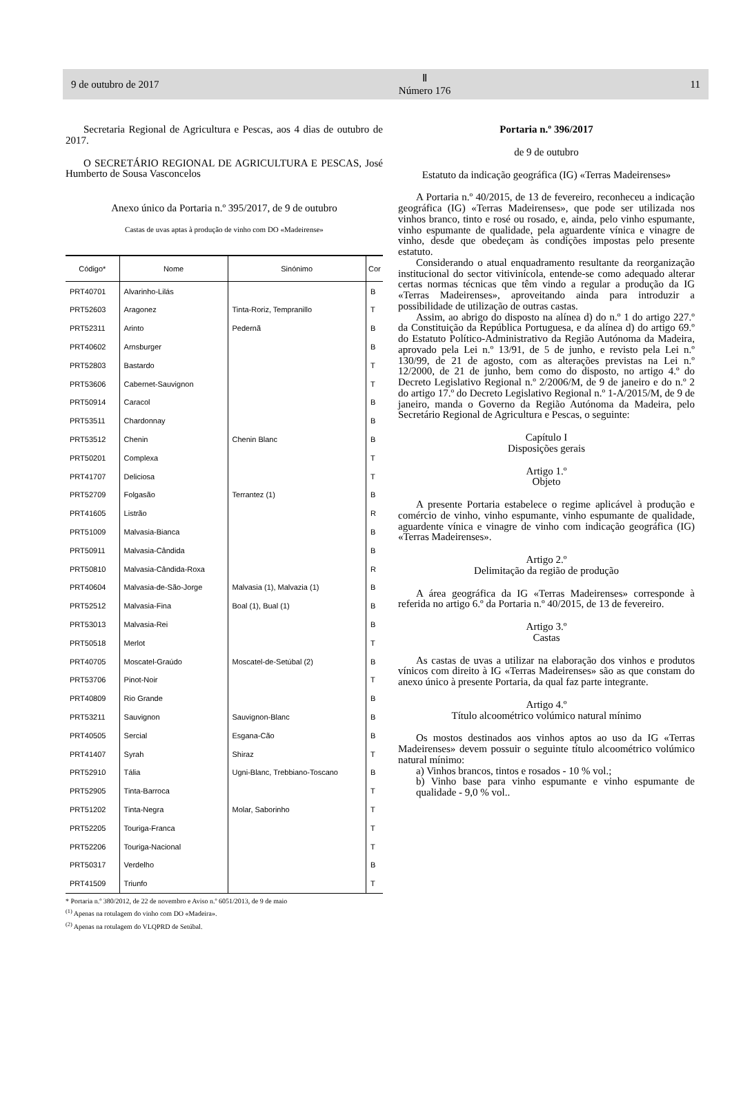9 de outubro de 2017 Ⅱ
Número 176 11
Secretaria Regional de Agricultura e Pescas, aos 4 dias de outubro de 2017.
O SECRETÁRIO REGIONAL DE AGRICULTURA E PESCAS, José Humberto de Sousa Vasconcelos
Anexo único da Portaria n.º 395/2017, de 9 de outubro
Castas de uvas aptas à produção de vinho com DO «Madeirense»
| Código* | Nome | Sinónimo | Cor |
| --- | --- | --- | --- |
| PRT40701 | Alvarinho-Lilás | | B |
| PRT52603 | Aragonez | Tinta-Roriz, Tempranillo | T |
| PRT52311 | Arinto | Pedernã | B |
| PRT40602 | Arnsburger | | B |
| PRT52803 | Bastardo | | T |
| PRT53606 | Cabernet-Sauvignon | | T |
| PRT50914 | Caracol | | B |
| PRT53511 | Chardonnay | | B |
| PRT53512 | Chenin | Chenin Blanc | B |
| PRT50201 | Complexa | | T |
| PRT41707 | Deliciosa | | T |
| PRT52709 | Folgasão | Terrantez (1) | B |
| PRT41605 | Listrão | | R |
| PRT51009 | Malvasia-Bianca | | B |
| PRT50911 | Malvasia-Cândida | | B |
| PRT50810 | Malvasia-Cândida-Roxa | | R |
| PRT40604 | Malvasia-de-São-Jorge | Malvasia (1), Malvazia (1) | B |
| PRT52512 | Malvasia-Fina | Boal (1), Bual (1) | B |
| PRT53013 | Malvasia-Rei | | B |
| PRT50518 | Merlot | | T |
| PRT40705 | Moscatel-Graúdo | Moscatel-de-Setúbal (2) | B |
| PRT53706 | Pinot-Noir | | T |
| PRT40809 | Rio Grande | | B |
| PRT53211 | Sauvignon | Sauvignon-Blanc | B |
| PRT40505 | Sercial | Esgana-Cão | B |
| PRT41407 | Syrah | Shiraz | T |
| PRT52910 | Tália | Ugni-Blanc, Trebbiano-Toscano | B |
| PRT52905 | Tinta-Barroca | | T |
| PRT51202 | Tinta-Negra | Molar, Saborinho | T |
| PRT52205 | Touriga-Franca | | T |
| PRT52206 | Touriga-Nacional | | T |
| PRT50317 | Verdelho | | B |
| PRT41509 | Triunfo | | T |
* Portaria n.º 380/2012, de 22 de novembro e Aviso n.º 6051/2013, de 9 de maio
<sup>(1)</sup> Apenas na rotulagem do vinho com DO «Madeira».
<sup>(2)</sup> Apenas na rotulagem do VLQPRD de Setúbal.
Portaria n.º 396/2017
de 9 de outubro
Estatuto da indicação geográfica (IG) «Terras Madeirenses»
A Portaria n.º 40/2015, de 13 de fevereiro, reconheceu a indicação geográfica (IG) «Terras Madeirenses», que pode ser utilizada nos vinhos branco, tinto e rosé ou rosado, e, ainda, pelo vinho espumante, vinho espumante de qualidade, pela aguardente vínica e vinagre de vinho, desde que obedeçam às condições impostas pelo presente estatuto.
Considerando o atual enquadramento resultante da reorganização institucional do sector vitivinícola, entende-se como adequado alterar certas normas técnicas que têm vindo a regular a produção da IG «Terras Madeirenses», aproveitando ainda para introduzir a possibilidade de utilização de outras castas.
Assim, ao abrigo do disposto na alínea d) do n.º 1 do artigo 227.º da Constituição da República Portuguesa, e da alínea d) do artigo 69.º do Estatuto Político-Administrativo da Região Autónoma da Madeira, aprovado pela Lei n.º 13/91, de 5 de junho, e revisto pela Lei n.º 130/99, de 21 de agosto, com as alterações previstas na Lei n.º 12/2000, de 21 de junho, bem como do disposto, no artigo 4.º do Decreto Legislativo Regional n.º 2/2006/M, de 9 de janeiro e do n.º 2 do artigo 17.º do Decreto Legislativo Regional n.º 1-A/2015/M, de 9 de janeiro, manda o Governo da Região Autónoma da Madeira, pelo Secretário Regional de Agricultura e Pescas, o seguinte:
Capítulo I
Disposições gerais
Artigo 1.º
Objeto
A presente Portaria estabelece o regime aplicável à produção e comércio de vinho, vinho espumante, vinho espumante de qualidade, aguardente vínica e vinagre de vinho com indicação geográfica (IG) «Terras Madeirenses».
Artigo 2.º
Delimitação da região de produção
A área geográfica da IG «Terras Madeirenses» corresponde à referida no artigo 6.º da Portaria n.º 40/2015, de 13 de fevereiro.
Artigo 3.º
Castas
As castas de uvas a utilizar na elaboração dos vinhos e produtos vínicos com direito à IG «Terras Madeirenses» são as que constam do anexo único à presente Portaria, da qual faz parte integrante.
Artigo 4.º
Título alcoométrico volúmico natural mínimo
Os mostos destinados aos vinhos aptos ao uso da IG «Terras Madeirenses» devem possuir o seguinte título alcoométrico volúmico natural mínimo:
a) Vinhos brancos, tintos e rosados - 10 % vol.;
b) Vinho base para vinho espumante e vinho espumante de qualidade - 9,0 % vol..